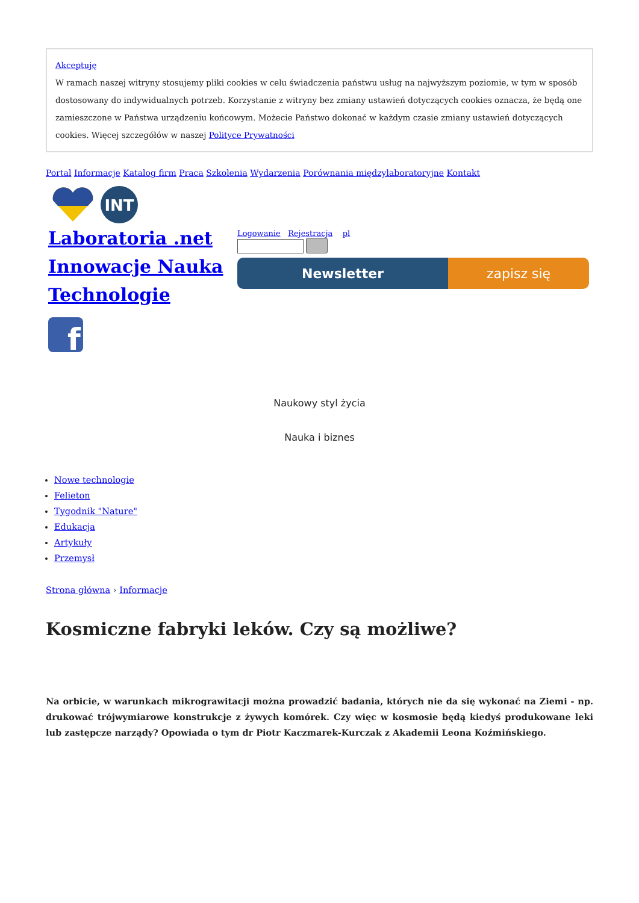Akceptuję
W ramach naszej witryny stosujemy pliki cookies w celu świadczenia państwu usług na najwyższym poziomie, w tym w sposób dostosowany do indywidualnych potrzeb. Korzystanie z witryny bez zmiany ustawień dotyczących cookies oznacza, że będą one zamieszczone w Państwa urządzeniu końcowym. Możecie Państwo dokonać w każdym czasie zmiany ustawień dotyczących cookies. Więcej szczegółów w naszej Polityce Prywatności
Portal Informacje Katalog firm Praca Szkolenia Wydarzenia Porównania międzylaboratoryjne Kontakt
INT
Laboratoria .net Innowacje Nauka Technologie
f
Logowanie Rejestracja pl
Newsletter zapisz się
Naukowy styl życia
Nauka i biznes
Nowe technologie
Felieton
Tygodnik "Nature"
Edukacja
Artykuły
Przemysł
Strona główna › Informacje
Kosmiczne fabryki leków. Czy są możliwe?
Na orbicie, w warunkach mikrograwitacji można prowadzić badania, których nie da się wykonać na Ziemi - np. drukować trójwymiarowe konstrukcje z żywych komórek. Czy więc w kosmosie będą kiedyś produkowane leki lub zastępcze narządy? Opowiada o tym dr Piotr Kaczmarek-Kurczak z Akademii Leona Koźmińskiego.